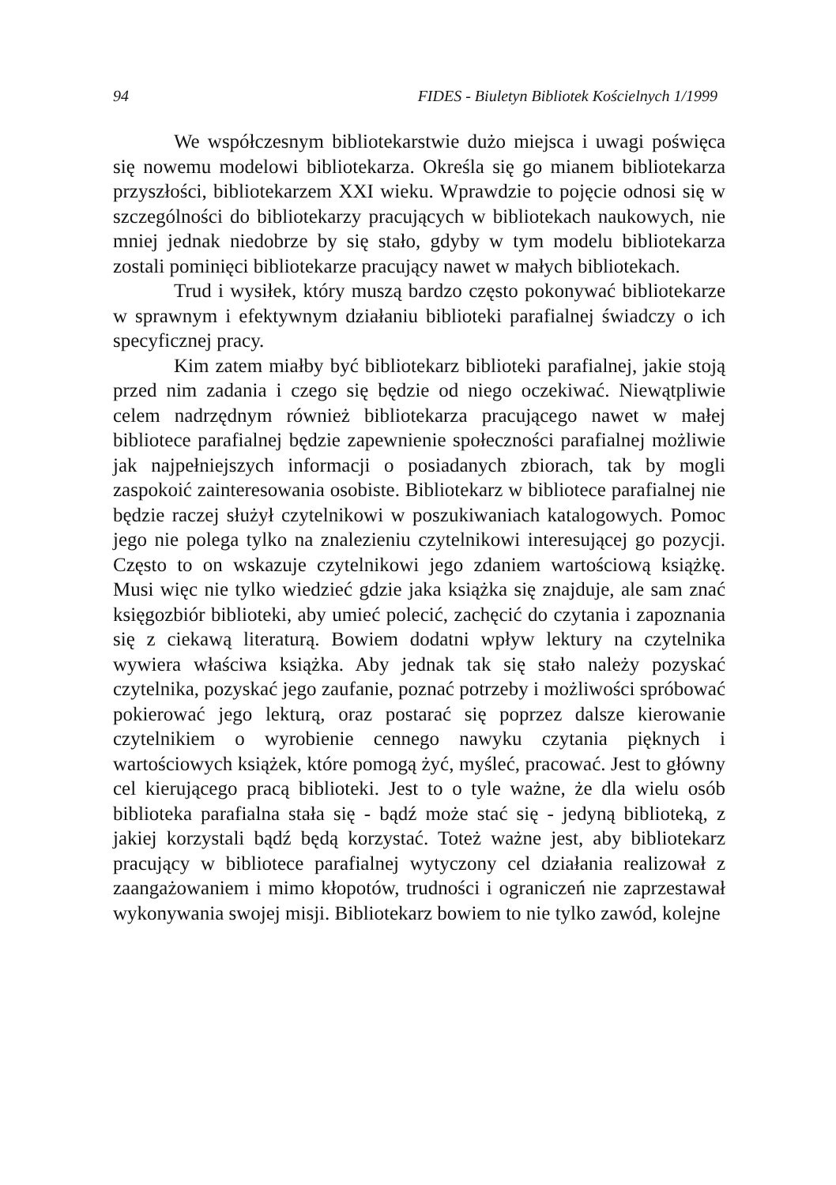94 FIDES - Biuletyn Bibliotek Kościelnych 1/1999
We współczesnym bibliotekarstwie dużo miejsca i uwagi poświęca się nowemu modelowi bibliotekarza. Określa się go mianem bibliotekarza przyszłości, bibliotekarzem XXI wieku. Wprawdzie to pojęcie odnosi się w szczególności do bibliotekarzy pracujących w bibliotekach naukowych, nie mniej jednak niedobrze by się stało, gdyby w tym modelu bibliotekarza zostali pominięci bibliotekarze pracujący nawet w małych bibliotekach.
Trud i wysiłek, który muszą bardzo często pokonywać bibliotekarze w sprawnym i efektywnym działaniu biblioteki parafialnej świadczy o ich specyficznej pracy.
Kim zatem miałby być bibliotekarz biblioteki parafialnej, jakie stoją przed nim zadania i czego się będzie od niego oczekiwać. Niewątpliwie celem nadrzędnym również bibliotekarza pracującego nawet w małej bibliotece parafialnej będzie zapewnienie społeczności parafialnej możliwie jak najpełniejszych informacji o posiadanych zbiorach, tak by mogli zaspokoić zainteresowania osobiste. Bibliotekarz w bibliotece parafialnej nie będzie raczej służył czytelnikowi w poszukiwaniach katalogowych. Pomoc jego nie polega tylko na znalezieniu czytelnikowi interesującej go pozycji. Często to on wskazuje czytelnikowi jego zdaniem wartościową książkę. Musi więc nie tylko wiedzieć gdzie jaka książka się znajduje, ale sam znać księgozbiór biblioteki, aby umieć polecić, zachęcić do czytania i zapoznania się z ciekawą literaturą. Bowiem dodatni wpływ lektury na czytelnika wywiera właściwa książka. Aby jednak tak się stało należy pozyskać czytelnika, pozyskać jego zaufanie, poznać potrzeby i możliwości spróbować pokierować jego lekturą, oraz postarać się poprzez dalsze kierowanie czytelnikiem o wyrobienie cennego nawyku czytania pięknych i wartościowych książek, które pomogą żyć, myśleć, pracować. Jest to główny cel kierującego pracą biblioteki. Jest to o tyle ważne, że dla wielu osób biblioteka parafialna stała się - bądź może stać się - jedyną biblioteką, z jakiej korzystali bądź będą korzystać. Toteż ważne jest, aby bibliotekarz pracujący w bibliotece parafialnej wytyczony cel działania realizował z zaangażowaniem i mimo kłopotów, trudności i ograniczeń nie zaprzestawał wykonywania swojej misji. Bibliotekarz bowiem to nie tylko zawód, kolejne